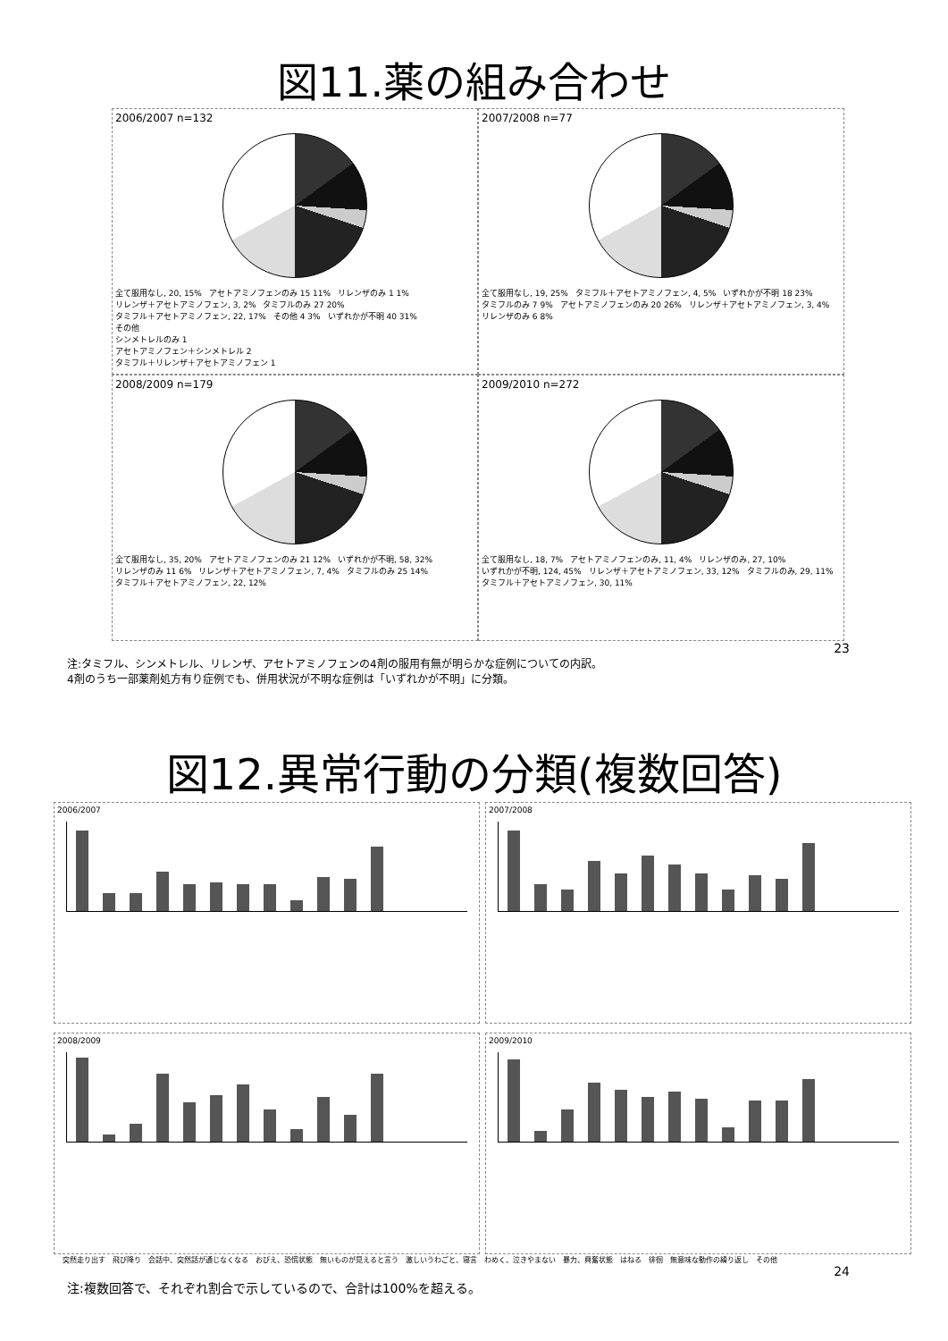図11.薬の組み合わせ
2006/2007 n=132
全て服用なし, 20, 15% アセトアミノフェンのみ 15 11% リレンザのみ 1 1% リレンザ＋アセトアミノフェン, 3, 2% タミフルのみ 27 20% タミフル＋アセトアミノフェン, 22, 17% その他 4 3% いずれかが不明 40 31%
その他
シンメトレルのみ 1
アセトアミノフェン＋シンメトレル 2
タミフル＋リレンザ＋アセトアミノフェン 1
2007/2008 n=77
全て服用なし, 19, 25% タミフル＋アセトアミノフェン, 4, 5% いずれかが不明 18 23% タミフルのみ 7 9% アセトアミノフェンのみ 20 26% リレンザ＋アセトアミノフェン, 3, 4% リレンザのみ 6 8%
2008/2009 n=179
全て服用なし, 35, 20% アセトアミノフェンのみ 21 12% いずれかが不明, 58, 32% リレンザのみ 11 6% リレンザ＋アセトアミノフェン, 7, 4% タミフルのみ 25 14% タミフル＋アセトアミノフェン, 22, 12%
2009/2010 n=272
全て服用なし, 18, 7% アセトアミノフェンのみ, 11, 4% リレンザのみ, 27, 10% いずれかが不明, 124, 45% リレンザ＋アセトアミノフェン, 33, 12% タミフルのみ, 29, 11% タミフル＋アセトアミノフェン, 30, 11%
23
注:タミフル、シンメトレル、リレンザ、アセトアミノフェンの4剤の服用有無が明らかな症例についての内訳。
4剤のうち一部薬剤処方有り症例でも、併用状況が不明な症例は「いずれかが不明」に分類。
図12.異常行動の分類(複数回答)
2006/2007
2007/2008
2008/2009
2009/2010
突然走り出す　飛び降り　会話中、突然話が通じなくなる　おびえ、恐慌状態　無いものが見えると言う　激しいうわごと、寝言　わめく、泣きやまない　暴力、興奮状態　はねる　徘徊　無意味な動作の繰り返し　その他
24
注:複数回答で、それぞれ割合で示しているので、合計は100%を超える。